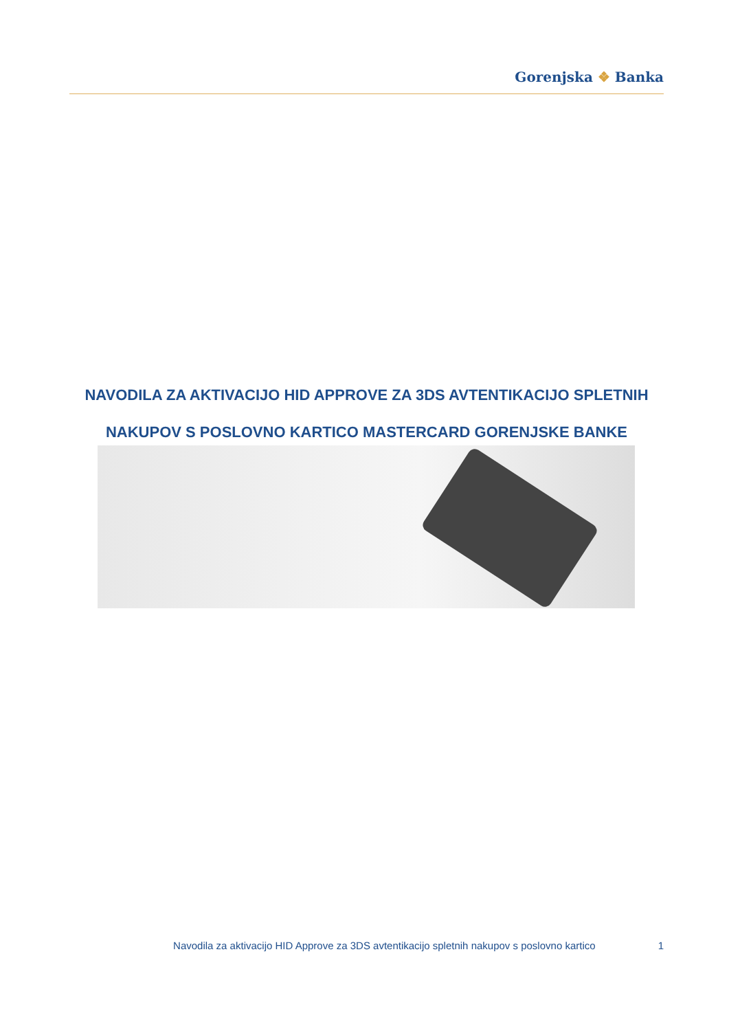Gorenjska ❖ Banka
NAVODILA ZA AKTIVACIJO HID APPROVE ZA 3DS AVTENTIKACIJO SPLETNIH
NAKUPOV S POSLOVNO KARTICO MASTERCARD GORENJSKE BANKE
Navodila za aktivacijo HID Approve za 3DS avtentikacijo spletnih nakupov s poslovno kartico
1